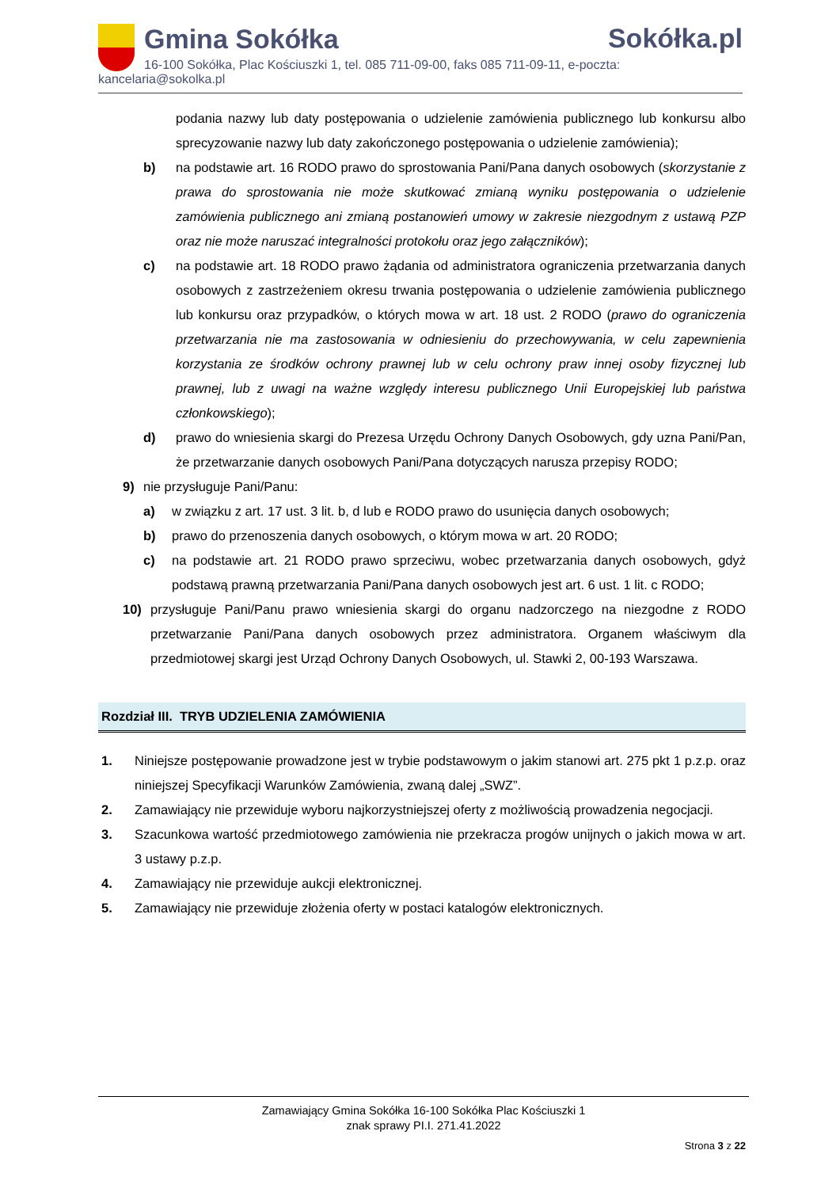Gmina Sokółka
Sokółka.pl
16-100 Sokółka, Plac Kościuszki 1, tel. 085 711-09-00, faks 085 711-09-11, e-poczta: kancelaria@sokolka.pl
podania nazwy lub daty postępowania o udzielenie zamówienia publicznego lub konkursu albo sprecyzowanie nazwy lub daty zakończonego postępowania o udzielenie zamówienia);
b) na podstawie art. 16 RODO prawo do sprostowania Pani/Pana danych osobowych (skorzystanie z prawa do sprostowania nie może skutkować zmianą wyniku postępowania o udzielenie zamówienia publicznego ani zmianą postanowień umowy w zakresie niezgodnym z ustawą PZP oraz nie może naruszać integralności protokołu oraz jego załączników);
c) na podstawie art. 18 RODO prawo żądania od administratora ograniczenia przetwarzania danych osobowych z zastrzeżeniem okresu trwania postępowania o udzielenie zamówienia publicznego lub konkursu oraz przypadków, o których mowa w art. 18 ust. 2 RODO (prawo do ograniczenia przetwarzania nie ma zastosowania w odniesieniu do przechowywania, w celu zapewnienia korzystania ze środków ochrony prawnej lub w celu ochrony praw innej osoby fizycznej lub prawnej, lub z uwagi na ważne względy interesu publicznego Unii Europejskiej lub państwa członkowskiego);
d) prawo do wniesienia skargi do Prezesa Urzędu Ochrony Danych Osobowych, gdy uzna Pani/Pan, że przetwarzanie danych osobowych Pani/Pana dotyczących narusza przepisy RODO;
9) nie przysługuje Pani/Panu:
a) w związku z art. 17 ust. 3 lit. b, d lub e RODO prawo do usunięcia danych osobowych;
b) prawo do przenoszenia danych osobowych, o którym mowa w art. 20 RODO;
c) na podstawie art. 21 RODO prawo sprzeciwu, wobec przetwarzania danych osobowych, gdyż podstawą prawną przetwarzania Pani/Pana danych osobowych jest art. 6 ust. 1 lit. c RODO;
10) przysługuje Pani/Panu prawo wniesienia skargi do organu nadzorczego na niezgodne z RODO przetwarzanie Pani/Pana danych osobowych przez administratora. Organem właściwym dla przedmiotowej skargi jest Urząd Ochrony Danych Osobowych, ul. Stawki 2, 00-193 Warszawa.
Rozdział III. TRYB UDZIELENIA ZAMÓWIENIA
1. Niniejsze postępowanie prowadzone jest w trybie podstawowym o jakim stanowi art. 275 pkt 1 p.z.p. oraz niniejszej Specyfikacji Warunków Zamówienia, zwaną dalej „SWZ”.
2. Zamawiający nie przewiduje wyboru najkorzystniejszej oferty z możliwością prowadzenia negocjacji.
3. Szacunkowa wartość przedmiotowego zamówienia nie przekracza progów unijnych o jakich mowa w art. 3 ustawy p.z.p.
4. Zamawiający nie przewiduje aukcji elektronicznej.
5. Zamawiający nie przewiduje złożenia oferty w postaci katalogów elektronicznych.
Zamawiający Gmina Sokółka 16-100 Sokółka Plac Kościuszki 1
znak sprawy PI.I. 271.41.2022
Strona 3 z 22